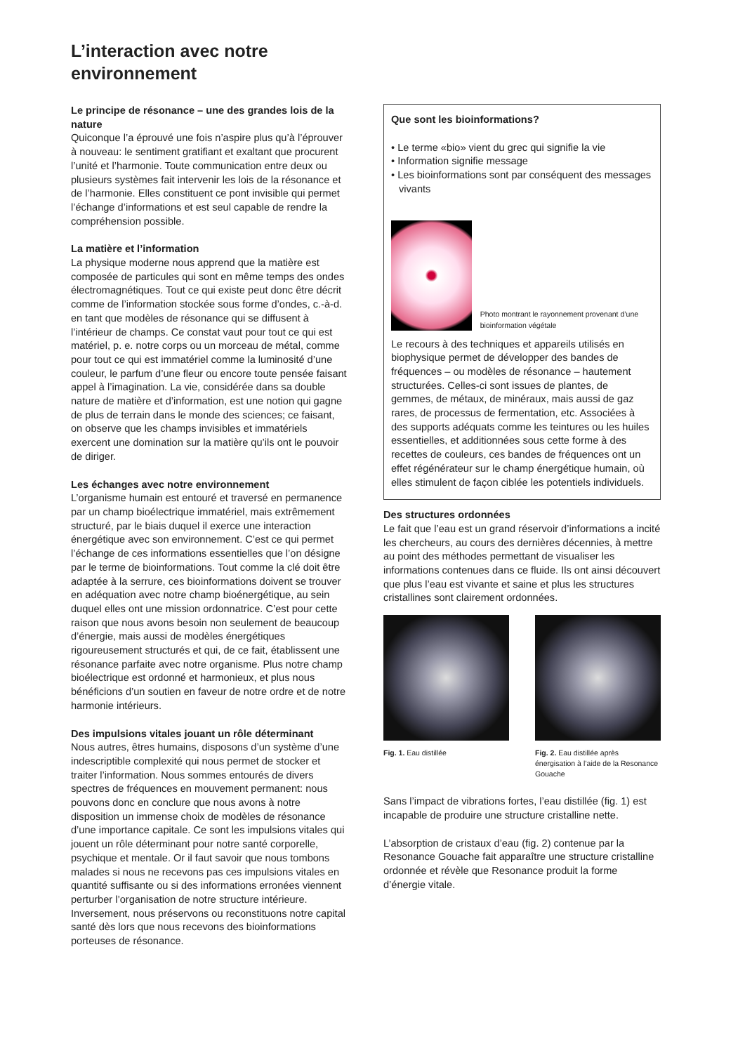L’interaction avec notre
environnement
Le principe de résonance – une des grandes lois de la nature
Quiconque l’a éprouvé une fois n’aspire plus qu’à l’éprouver à nouveau: le sentiment gratifiant et exaltant que procurent l’unité et l’harmonie. Toute communication entre deux ou plusieurs systèmes fait intervenir les lois de la résonance et de l’harmonie. Elles constituent ce pont invisible qui permet l’échange d’informations et est seul capable de rendre la compréhension possible.
La matière et l’information
La physique moderne nous apprend que la matière est composée de particules qui sont en même temps des ondes électromagnétiques. Tout ce qui existe peut donc être décrit comme de l’information stockée sous forme d’ondes, c.-à-d. en tant que modèles de résonance qui se diffusent à l’intérieur de champs. Ce constat vaut pour tout ce qui est matériel, p. e. notre corps ou un morceau de métal, comme pour tout ce qui est immatériel comme la luminosité d’une couleur, le parfum d’une fleur ou encore toute pensée faisant appel à l’imagination. La vie, considérée dans sa double nature de matière et d’information, est une notion qui gagne de plus de terrain dans le monde des sciences; ce faisant, on observe que les champs invisibles et immatériels exercent une domination sur la matière qu’ils ont le pouvoir de diriger.
Les échanges avec notre environnement
L’organisme humain est entouré et traversé en permanence par un champ bioélectrique immatériel, mais extrêmement structuré, par le biais duquel il exerce une interaction énergétique avec son environnement. C’est ce qui permet l’échange de ces informations essentielles que l’on désigne par le terme de bioinformations. Tout comme la clé doit être adaptée à la serrure, ces bioinformations doivent se trouver en adéquation avec notre champ bioénergétique, au sein duquel elles ont une mission ordonnatrice. C’est pour cette raison que nous avons besoin non seulement de beaucoup d’énergie, mais aussi de modèles énergétiques rigoureusement structurés et qui, de ce fait, établissent une résonance parfaite avec notre organisme. Plus notre champ bioélectrique est ordonné et harmonieux, et plus nous bénéficions d’un soutien en faveur de notre ordre et de notre harmonie intérieurs.
Des impulsions vitales jouant un rôle déterminant
Nous autres, êtres humains, disposons d’un système d’une indescriptible complexité qui nous permet de stocker et traiter l’information. Nous sommes entourés de divers spectres de fréquences en mouvement permanent: nous pouvons donc en conclure que nous avons à notre disposition un immense choix de modèles de résonance d’une importance capitale. Ce sont les impulsions vitales qui jouent un rôle déterminant pour notre santé corporelle, psychique et mentale. Or il faut savoir que nous tombons malades si nous ne recevons pas ces impulsions vitales en quantité suffisante ou si des informations erronées viennent perturber l’organisation de notre structure intérieure. Inversement, nous préservons ou reconstituons notre capital santé dès lors que nous recevons des bioinformations porteuses de résonance.
Que sont les bioinformations?
• Le terme «bio» vient du grec qui signifie la vie
• Information signifie message
• Les bioinformations sont par conséquent des messages vivants
Photo montrant le rayonnement provenant d’une bioinformation végétale
Le recours à des techniques et appareils utilisés en biophysique permet de développer des bandes de fréquences – ou modèles de résonance – hautement structurées. Celles-ci sont issues de plantes, de gemmes, de métaux, de minéraux, mais aussi de gaz rares, de processus de fermentation, etc. Associées à des supports adéquats comme les teintures ou les huiles essentielles, et additionnées sous cette forme à des recettes de couleurs, ces bandes de fréquences ont un effet régénérateur sur le champ énergétique humain, où elles stimulent de façon ciblée les potentiels individuels.
Des structures ordonnées
Le fait que l’eau est un grand réservoir d’informations a incité les chercheurs, au cours des dernières décennies, à mettre au point des méthodes permettant de visualiser les informations contenues dans ce fluide. Ils ont ainsi découvert que plus l’eau est vivante et saine et plus les structures cristallines sont clairement ordonnées.
Fig. 1. Eau distillée Fig. 2. Eau distillée après énergisation à l’aide de la Resonance Gouache
Sans l’impact de vibrations fortes, l’eau distillée (fig. 1) est incapable de produire une structure cristalline nette.
L’absorption de cristaux d’eau (fig. 2) contenue par la Resonance Gouache fait apparaître une structure cristalline ordonnée et révèle que Resonance produit la forme d’énergie vitale.